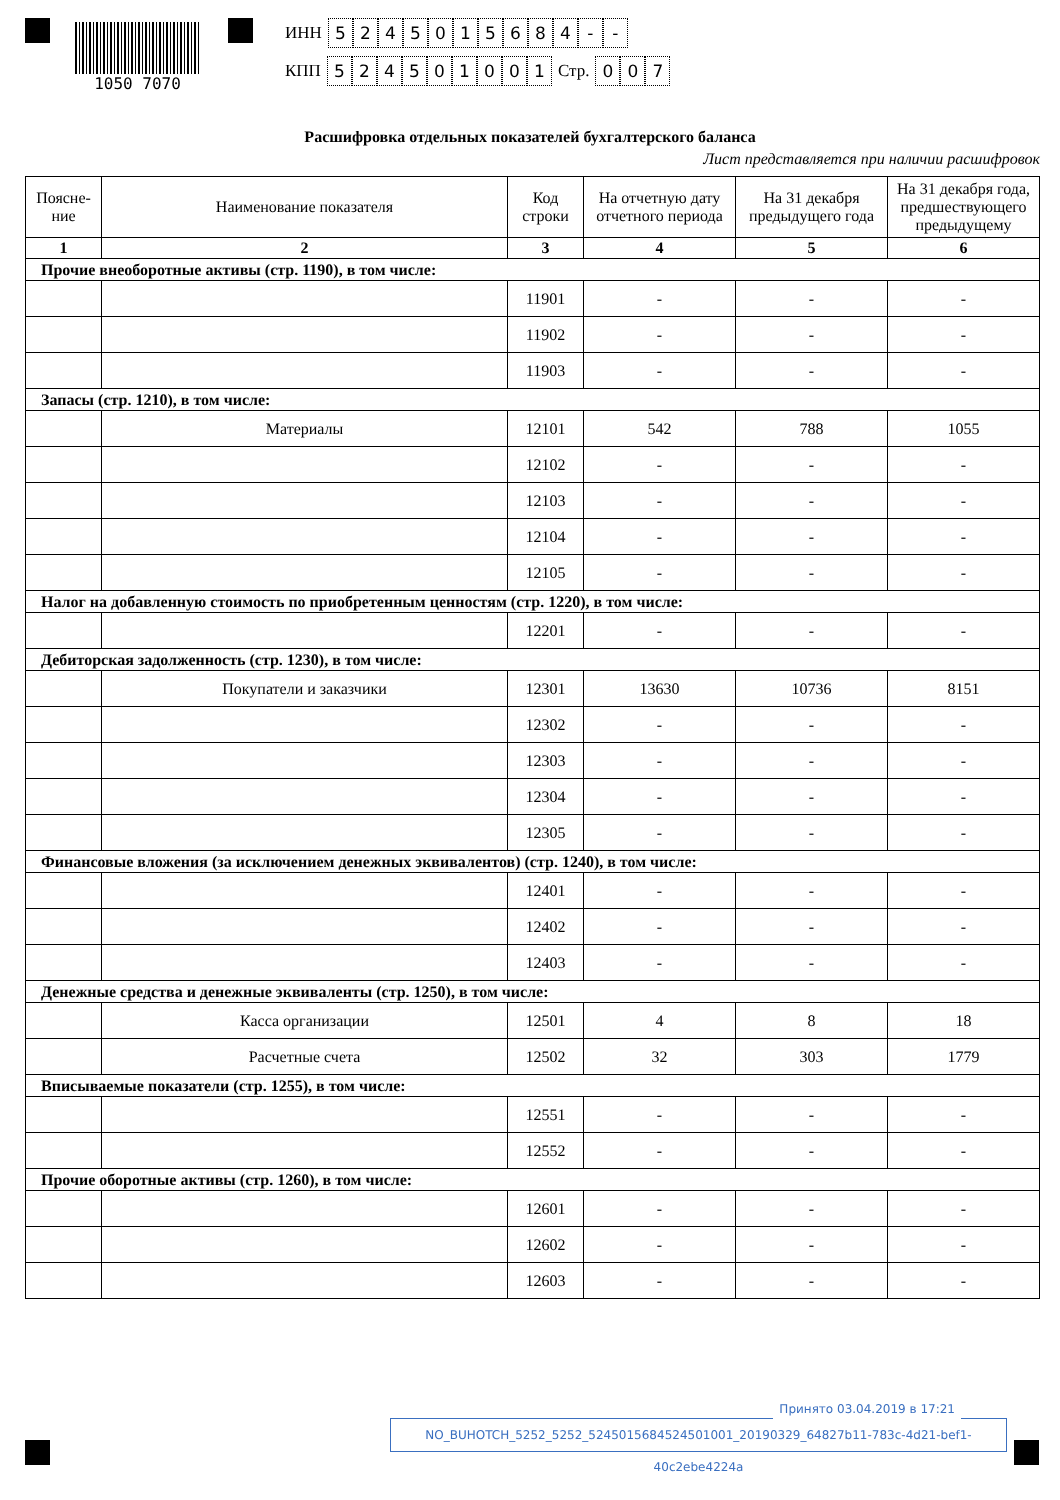1050 7070
ИНН 5245015684 - -
КПП 524501001 Стр. 007
Расшифровка отдельных показателей бухгалтерского баланса
Лист представляется при наличии расшифровок
| Поясне- ние | Наименование показателя | Код строки | На отчетную дату отчетного периода | На 31 декабря предыдущего года | На 31 декабря года, предшествующего предыдущему |
| --- | --- | --- | --- | --- | --- |
| 1 | 2 | 3 | 4 | 5 | 6 |
| Прочие внеоборотные активы (стр. 1190), в том числе: | | | | | |
| | | 11901 | - | - | - |
| | | 11902 | - | - | - |
| | | 11903 | - | - | - |
| Запасы (стр. 1210), в том числе: | | | | | |
| | Материалы | 12101 | 542 | 788 | 1055 |
| | | 12102 | - | - | - |
| | | 12103 | - | - | - |
| | | 12104 | - | - | - |
| | | 12105 | - | - | - |
| Налог на добавленную стоимость по приобретенным ценностям (стр. 1220), в том числе: | | | | | |
| | | 12201 | - | - | - |
| Дебиторская задолженность (стр. 1230), в том числе: | | | | | |
| | Покупатели и заказчики | 12301 | 13630 | 10736 | 8151 |
| | | 12302 | - | - | - |
| | | 12303 | - | - | - |
| | | 12304 | - | - | - |
| | | 12305 | - | - | - |
| Финансовые вложения (за исключением денежных эквивалентов) (стр. 1240), в том числе: | | | | | |
| | | 12401 | - | - | - |
| | | 12402 | - | - | - |
| | | 12403 | - | - | - |
| Денежные средства и денежные эквиваленты (стр. 1250), в том числе: | | | | | |
| | Касса организации | 12501 | 4 | 8 | 18 |
| | Расчетные счета | 12502 | 32 | 303 | 1779 |
| Вписываемые показатели (стр. 1255), в том числе: | | | | | |
| | | 12551 | - | - | - |
| | | 12552 | - | - | - |
| Прочие оборотные активы (стр. 1260), в том числе: | | | | | |
| | | 12601 | - | - | - |
| | | 12602 | - | - | - |
| | | 12603 | - | - | - |
Принято 03.04.2019 в 17:21
NO_BUHOTCH_5252_5252_5245015684524501001_20190329_64827b11-783c-4d21-bef1-40c2ebe4224a